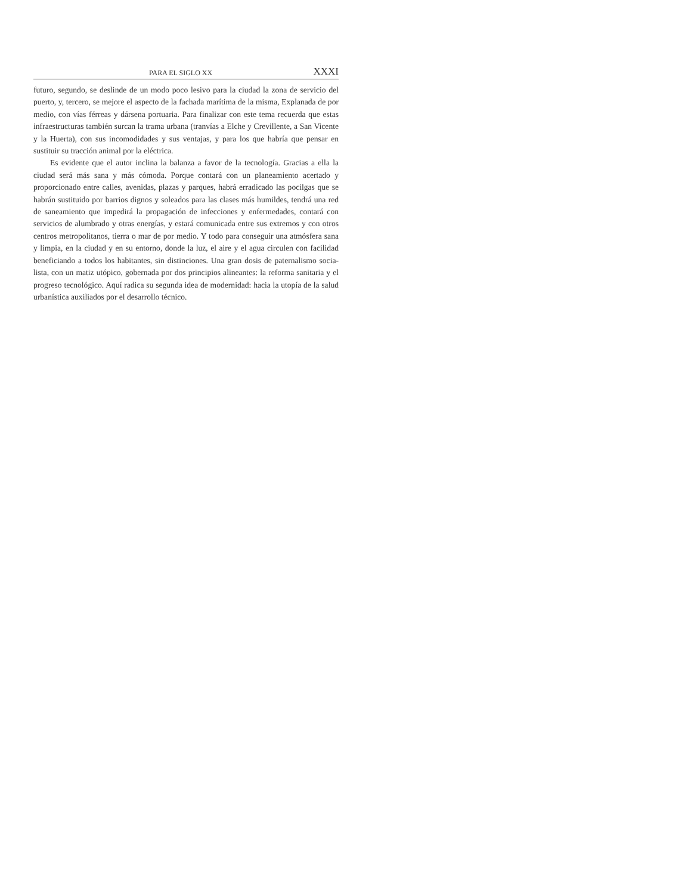PARA EL SIGLO XX XXXI
futuro, segundo, se deslinde de un modo poco lesivo para la ciudad la zona de servicio del puerto, y, tercero, se mejore el aspecto de la fachada maríti­ma de la misma, Explanada de por medio, con vías férreas y dársena por­tuaria. Para finalizar con este tema recuerda que estas infraestructuras tam­bién surcan la trama urbana (tranvías a Elche y Crevillente, a San Vicente y la Huerta), con sus incomodidades y sus ventajas, y para los que habría que pensar en sustituir su tracción animal por la eléctrica.
Es evidente que el autor inclina la balanza a favor de la tecnología. Gra­cias a ella la ciudad será más sana y más cómoda. Porque contará con un planeamiento acertado y proporcionado entre calles, avenidas, plazas y par­ques, habrá erradicado las pocilgas que se habrán sustituido por barrios dig­nos y soleados para las clases más humildes, tendrá una red de saneamien­to que impedirá la propagación de infecciones y enfermedades, contará con servicios de alumbrado y otras energías, y estará comunicada entre sus ex­tremos y con otros centros metropolitanos, tierra o mar de por medio. Y to­do para conseguir una atmósfera sana y limpia, en la ciudad y en su entor­no, donde la luz, el aire y el agua circulen con facilidad beneficiando a to­dos los habitantes, sin distinciones. Una gran dosis de paternalismo socia­lista, con un matiz utópico, gobernada por dos principios alineantes: la re­forma sanitaria y el progreso tecnológico. Aquí radica su segunda idea de modernidad: hacia la utopía de la salud urbanística auxiliados por el desa­rrollo técnico.